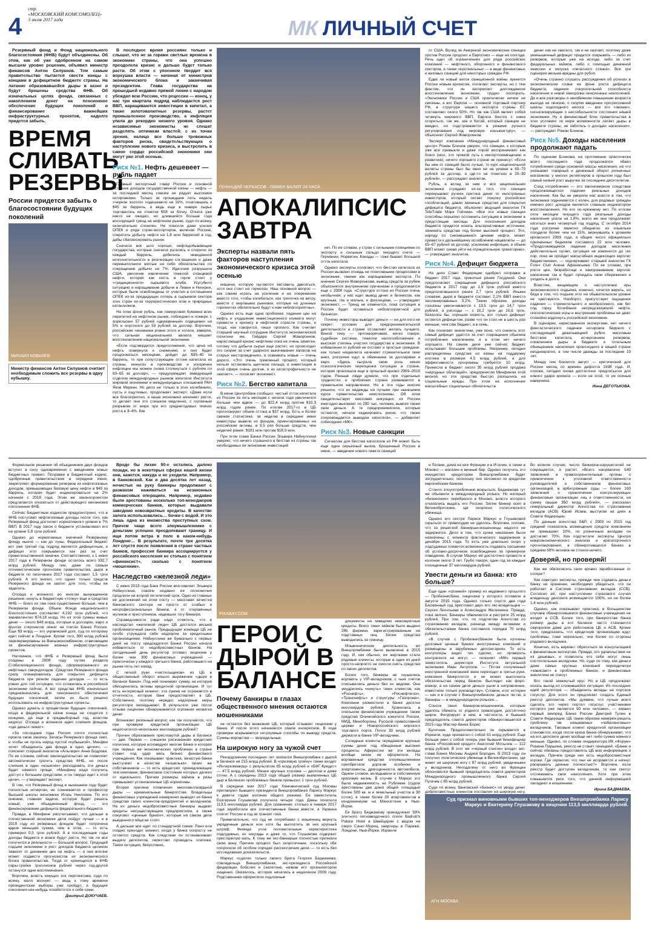4
стр.
«МОСКОВСКИЙ КОМСОМОЛЕЦ»
3 июля 2017 года
МК ЛИЧНЫЙ СЧЕТ
Резервный фонд и Фонд национального благосостояния (ФНБ) будут объединены. Об этом, как об уже одобренном на самом высшем уровне решении, объявил министр финансов Антон Силуанов. Тем самым правительство пытается свести концы с концами в дефицитном бюджете страны. На латание образовавшейся дыры в казне и будут брошены средства ФНБ. Об изначальных целях фонда, связанных с накоплением денег на пенсионное обеспечение будущих поколений и финансирование важнейших инфраструктурных проектов, надолго придется забыть.
ВРЕМЯ СЛИВАТЬ РЕЗЕРВЫ
России придется забыть о благосостоянии будущих поколений
МИХАИЛ КОВАЛЕВ
Министр финансов Антон Силуанов считает необходимым сложить все резервы в одну кубышку.
В последнее время россияне только и слышат, что не за горами светлые времена в экономике страны, что она успешно преодолела кризис и дальше будет только расти. Об этом с упоением твердит вся верхушка власти — начиная от министров экономического блока и заканчивая президентом. Глава государства на прошедшей недавно прямой линии с народом убеждал всю Россию, что рецессии — конец, у нас три квартала подряд наблюдается рост ВВП, наращиваются инвестиции в капитал, а также золотовалютные резервы, растет промышленное производство, а инфляция упала до рекордно низкого уровня. Однако независимые экономисты не спешат разделять оптимизм властей: с их точки зрения, налицо все больше тревожных факторов риска, свидетельствующих о наступлении нового кризиса, и выстрелить в самое сердце российской экономики они могут уже этой осенью.
Риск №1. Нефть дешевеет — рубль падает
Главный экспортный товар России и основной источник доходов государственной казны — нефть — за последний месяц совсем не радует высокими котировками. Только за прошедшие пять недель «черное золото» подешевело на 16%, откатившись к $45 за баррель, а ведь еще в январе сырье торговалось на отметке $58 за бочку. Отката уже никто не ожидал, но длившийся больше года восходящий тренд на нефтяном рынке, судя по всему, окончательно сломлен. Не помогли даже усилия ОПЕК и ряда стран-экспортеров, включая Россию, сократить добычу нефти на 1,8 млн баррелей в год, дабы сбалансировать рынок.
Сначала все шло хорошо: нефтедобывающие государства, которые сначала ругались и спорили за каждый баррель, добились невиданной исполнительности в реализации соглашения и даже перевыполнили взятые на себя обязательства по сокращению добычи на 7%. Идиллию разрушили США, увеличив извлечение тяжелой сланцевой нефти, которая как кость в горле стоит у «традиционного» сырьевого клуба. Усугубило ситуацию и наращивание добычи в Ливии и Нигерии, которые были освобождены от участия в соглашении ОПЕК из-за предыдущих потерь в сырьевом секторе этих стран из-за террористических атак и природных катаклизмов.
На этом фоне рубль, как лакмусовая бумажка всех перипетий на нефтяном рынке, побледнел и померк: с апрельских 57 рублей «деревянный» подешевел на 5% и опустился до 59 рублей за доллар. Впрочем, российские чиновники ровно этого и хотели, заверяя, что сильная национальная валюта мешает восстановлению национальной экономики.
«Если подтвердится предположение, что цена на нефть повернула к снижению, и оно будет продолжаться месяцами, дойдет до $35–40 за баррель, то при сопутствующем оттоке капитала из страны, минусах в производстве и ускорении инфляции мы можем снова столкнуться с рублем по 60–65 за доллар», — предупреждает заведующий отделом международных рынков капитала Института мировой экономики и международных отношений РАН Яков Миркин. Но дело не только в этих колебаниях, пусть и ощутимых, продолжает эксперт: «Даже если все благоприятно, и наша экономика начинает расти, то делает она это слишком медленно, с огромным разрывом от мира при его среднегодовых темпах роста в 3–4%. Как
ГЕННАДИЙ ЧЕРКАСОВ · ОБМЕН ВАЛЮТ 24 ЧАСА
АПОКАЛИПСИС ЗАВТРА
Эксперты назвали пять факторов наступления экономического кризиса этой осенью
машина, которую пытаются заставить двигаться, хотя она стоит на тормозах. Наш основной вопрос — как самим играть на усиление и на опережение вместо того, чтобы колебаться, как тряпочка на ветру, вместе с мировыми рынками, которые на длинных горизонтах обязательно будут к нам неблагоприятны».
Однако есть еще одна проблема: падение цен на нефть и ухудшение инвестиционного климата могут привести к кризису в нефтяной отрасли страны, и тогда, как говорится, пиши пропало. Как считает старший научный сотрудник Института экономической политики им. Гайдара Сергей Жаворонков, нарастающий кризис нефтянки пока не очень заметен, потому что добыча сырья еще растет, но происходит это скорее за счет ударного выкачивания запасов на старых месторождениях, а осваивать новые — очень дорого. «Это очень тревожный процесс, который нельзя остановить щелчком пальца, а инвестиции в этой сфере очень долгие, и их катастрофичности не хватает», — полагает экономист.
Риск №2. Бегство капитала
В июне Центробанк сообщил: чистый отток капитала из России за пять месяцев с начала года увеличился больше чем вдвое — до $22,4 млрд против $10,3 млрд годом ранее. По итогам 2017-го в ЦБ прогнозируют объем оттока в $37 млрд. Есть и более свежая статистика: за неделю в середине июня инвесторы вывели из фондов, ориентированных на российские активы, в 9,5 раз больше средств, чем неделей ранее: $181 млн против $18,9 млн.
При этом глава Банка России Эльвира Набиуллина уверяет, что ничего страшного в бегстве из страны так необходимых ее экономике инвестиций
нет. По ее словам, у стран с сильными позициями по экспорту и сильным сальдо текущего счета — Германии, Норвегии, Канады — тоже бывает большой отток капитала.
Однако эксперты полагают, что бегство капитала из России вызвано отнюдь не позитивными процессами в экономике, такими как наращивание экспорта. По мнению Сергея Жаворонкова, вывод средств за рубеж объясняется внутренними причинами и продолжается еще с 2008 года. «Структура оттока из России очень необычная: у нас идет вывод денег и бизнесом, как крупным, так и малым, и физлицами, — утверждает экономист. — Тренд не изменится, пока ситуация в России будет оставаться неблагоприятной для бизнеса».
Почему инвесторы выводят деньги — ни для кого не секрет: условия для предпринимательской деятельности в стране оставляют желать лучшего. Виной тому — противоречивая, мягко говоря, судебная система, тяжелое налогообложение и высокая степень участия государства в экономике. В избавлении от рублей не отстают и простые граждане: как только нацвалюта начинает стремительное пике вниз, россияне идут в обменники за долларами и евро. «Здесь сыграла свою роль некая психологическая переоценка ситуации в стране, которая произошла еще в прошлый кризис 2009–2010 годов. Раньше люди думали, что при отдельных трудностях и проблемах страна развивается в правильном направлении. Но в эти годы многие решили, что их надежды на лучшее при нынешнем курсе правительства неисполнимы. Об этом свидетельствует массовая миграция: из России ежегодно выезжает по 200 тыс. человек, вывозя также свои деньги. А те предприниматели, которые остаются, начали хеджировать риски, что также сопровождается выводом капитала», — добавляет собеседник «МК».
Риск №3. Новые санкции
Сигналом для бегства капиталов из РФ может быть еще один серьезный вызов, брошенный России в июне, — введение нового пакета санкций
от США. Вслед за Америкой экономические санкции против России продлил и Евросоюз — еще на полгода. Речь идет об ограничениях для ряда российских компаний — нефтяного, оборонного и финансового секторов, а также персональных — в виде финансовых и визовых санкций для некоторых граждан РФ.
Едва ли новый виток санкционной войны аукнется России новым кризисом, полагают эксперты, но с тем фактом, что он затормозит долгожданное восстановление экономики, трудно поспорить. «Экономики России и США практически ничем не связаны, а вот Европа — основной торговый партнер РФ, в структуре нашего экспорта страны ЕС составляют около 50%. Но так как США являет собой четверть мирового ВВП, Европа боится с ними ссориться, так же, как и Китай, который санкции не вводил, но подстраивается в режиме ручного регулирования под мировую конъюнктуру», — объясняет Сергей Жаворонков.
Эксперт компании «Международный финансовый центр» Роман Блинов уверен, что санкции, к которым уже все привыкли и даже порой воспринимают как благо (мол, это прямой путь к импортозамещению и развитию), ничего хорошего стране не принесут. «Если бы нам от санкций было лучше, то курс национальной валюты страны был бы явно не на уровне в 60–70 рублей за доллар, а где-то на отметках в 20–30 рублей», — рассуждает аналитик.
Рубль, а вслед за ним и вся национальная экономика страдают из-за того, что санкции перекрывают ручеек притока денег от иностранных инвесторов, который питает покупку российских гособлигаций, давая заемные средства для покрытия дефицита бюджета, объясняет ведущий аналитик ГК TeleTrade Марк Гойхман. «Все эти новые санкции способны серьезно осложнить ситуацию в экономике в предстоящие месяцы. Для пополнения доходов бюджета придется искать альтернативные источники, занимать средства под более высокий процент. Это, наряду со снизившимися ценами нефти, может привести к дальнейшему ослаблению нацвалюты — до 65–67 рублей за доллар, усилению инфляции, а объем ВВП может снова уйти на отрицательную траекторию», — утверждает аналитик.
Риск №4. Дефицит бюджета
На днях Совет Федерации одобрил поправки в бюджет 2017 года, принятые ранее Госдумой. Они предполагают сокращение дефицита российского бюджета в 2017 году до 1,9 трлн рублей вместо предполагавшихся ранее 2,7 трлн рублей. Иными словами, дыра в бюджете составит 2,1% ВВП вместо запланированных 3,2%. Таким образом, доходы госказны увеличиваются с 13,5 трлн до 14,7 трлн рублей, а расходы — с 16,2 трлн до 16,6 трлн. Казалось бы, хорошая новость, вот только дефицит остается дефицитом, разве что он стал не в шесть раз меньше, чем сам бюджет, а в семь.
Как полагают аналитики, уже ясно, что снизить этот самый дефицит удастся за счет сокращения объемов потребления населением, а в этом нет ничего хорошего. На самом деле уже сейчас бюджет испытывает большие проблемы. Например, сегодня распределены средства из казны на поддержку ипотеки в размере 4,5 млрд рублей, а для эффективности программы требуется 10 млрд. Принесла в бюджет около 35 млрд рублей продажа «народных облигаций», предпринятая Минфином этой весной, но эти средства быстро разошлись на социальные нужды. При этом на исполнение масштабных социальных обязательств
денег как не хватало, так и не хватает, поэтому даже уменьшенный дефицит придется покрывать — либо из резервов, которые уже на исходе, либо за счет федеральных займов, либо с помощью денежной эмиссии и запуска «печатного станка». Все три сценария весьма вредны для рубля.
«Очень странно слушать рассуждения об успехах в экономическом плане на фоне роста дефицита бюджета, падения покупательной способности населения и новой заморозки пенсионных накоплений. Да и все разговоры о неизбежном повышении возраста выхода на пенсию, о скором введении прогрессивной шкалы подоходного налога — все это «звонки», сигнализирующие о нестабильности состояния нашей экономики. Ну а финансовый блок правительства в этих условиях по мере возможности латает дыры в бюджете страны, не заботясь о доходах населения», — рассуждает Роман Блинов.
Риск №5. Доходы населения продолжают падать
По оценкам Блинова, на протяжении практически всего последнего года продолжался обвал потребления среди основной массы населения, на что указывает товарный и денежный оборот розничных магазинов: у многих ритейлеров в прошлом году был самый низкий рост выручки за последнее десятилетие.
Спад потребления — это закономерное следствие продолжающегося падения реальных доходов населения. Как бы ни уверяли нас власти в том, что экономика поднимается с колен, для рядовых граждан именно рост доходов является главным индикатором восстановления. Но его по-прежнему нет. По итогам пяти месяцев текущего года реальные доходы населения упали на 1,8%, всего же они продолжают катиться вниз четвертый год подряд. С октября 2014 года россияне заметно обеднели: их кошельки похудели более чем на 15%, вернувшись к уровням кризисного 2009 года, а общее число официально признанных бедняков составило 22 млн человек. «Продолжающееся падение доходов населения действительно пугает, ситуация не изменится до тех пор, пока не пройдет масштабная индексация зарплат бюджетникам», — подчеркивает старший аналитик ГК Forex Club Алена Афанасьева. По ее словам, при росте цен, безработице и замораживании зарплат население так и будет проедать свои сбережения и уходить в долги.
Властям, вещающим о наступлении эры экономического подъема, конечно, хочется верить, но беда в том, что подъем этот на обывательском уровне не чувствуется. Наоборот, присутствует ощущение падения — стремительного и необратимого, как бег под горку. Колебания непредсказуемой нефти, геополитические игры и внутренние проблемы не дают спокойно вздохнуть российской экономике.
В сценарии, нарисованном экспертами, нет ничего фантастического: падение котировок барреля с последующей девальвацией рубля, массовым бегством капитала, исчерпанием резервов, появлением дыры в бюджете и тотальным обнищанием населения происходило в нашей стране неоднократно, в том числе дважды за последние 10 лет.
Между тем близится август — критический для России месяц со времен дефолта 1998 года. И, похоже, сегодня снова достаточно предпосылок для нового удара кризиса — если не этой, то уж осенью наверняка.
Инна ДЕГОТЬКОВА.
Формальное решение об объединении двух фондов вступит в силу одновременно с введением новых бюджетных правил. Поправки в Бюджетный кодекс, одобренные правительством в середине июня, закрепляют формирование резервов из нефтегазовых доходов, превышающих базовую цену нефти в $40 за баррель, которая будет индексироваться на 2% начиная с 2018 года. Этим же законопроектом предлагается отказаться от действующего механизма пополнения ФНБ.
Сейчас Бюджетным кодексом предусмотрено, что в ФНБ поступают нефтегазовые доходы после того, как Резервный фонд достигнет нормативного уровня в 7% ВВП. В 2017 году закон о бюджете устанавливал его на уровне 5,8 трлн рублей.
Однако до нормативных значений Резервному фонду нынче — как до луны. Федеральный бюджет вот уже третий год подряд является дефицитным, и дефицит этот покрывается как раз за счет правительственной заначки. Соответственно, к 1 июня 2017 года в Резервном фонде осталось всего 932,7 млрд рублей. Между тем, даже по самым оптимистическим прогнозам правительства, дыра в бюджете по окончании 2017 года составит 1,5 трлн рублей. А это значит, что одних только средств Резервного фонда не хватит для того, чтобы ее заделать.
Отсюда и возникло во многом вынужденное решение: кинуть в бюджетную «топку» еще и средства ФНБ — благо их там пока существенно больше, чем в Резервном фонде. Объем Фонда национального благосостояния составляет 4,192 трлн рублей, что эквивалентно $74,18 млрд. Но из этой суммы живых денег — около $48 млрд, которые в долларах, евро и фунтах стерлингов лежат на счетах Банка России. Еще $3 млрд — это украинский долг, суд по которому идет сейчас в Лондоне. Кроме того, 300 млрд рублей зарезервированы за Внешэкономбанком, отвечающим за финансирование важных инфраструктурных проектов.
Напомним, что ФНБ и Резервный фонд были созданы в 2008 году путем раздела Стабилизационного фонда, сформированного из нефтяных сверхдоходов. Средства Резервного фонда сразу планировались для покрытия дефицита бюджета при резком падении доходов — то есть ровно для той ситуации, что сложилась в российской экономике сейчас. А вот средства ФНБ изначально предназначались для пенсионного обеспечения будущих поколений, затем их было решено использовать на инфраструктурные проекты.
Однако думать о процветании будущих поколений, когда в федеральной казне концы не сходятся с концами, да еще в предвыборный год, властям недосуг. Отсюда и возникла идея слияния фондов, «где деньги лежат».
«За последние годы Россия почти полностью проела свою заначку. Запасы Резервного фонда тают, и чтобы не пугать народ пустой «кубышкой», Минфин хочет объединить два фонда в одно целое», — поясняет старший аналитик «Альпари» Анна Бодрова. По ее словам, сейчас законодательство не позволяет автоматически тратить средства ФНБ, но после слияния в один «кошелек» расходовать эти деньги будет намного проще. «Минфину надо получить доступ к большим средствам, и он твердо идет к этой цели», — утверждает эксперт.
В том, что Резервный фонд в нынешнем году будет полностью исчерпан, не сомневается и профессор Высшей школы экономики Игорь Николаев. По его мнению, главная задача, которую будет решать новый, уже объединенный фонд, — это финансирование дефицита федерального бюджета.
Правда, в Минфине рассчитывают, что дальше в отечественной экономике дела пойдут лучше — и в 2018 году из резервных фондов будет потрачена вдвое меньшая сумма, чем в этом, — то есть примерно 0,5 трлн рублей. А в последующие годы доходы бюджета и вовсе будут расти. Но так ли все получится в реальности — большой вопрос. Грядущий подъем экономики и рост доходов бюджета целиком зависят от динамики цен на нефть — а она вполне может подвести прогнозистов из экономического блока правительства. Тогда от хранящихся в ФНБ пары-тройки триллионов рублей через год-другой останутся одни воспоминания.
Впрочем, власть имущих эта перспектива, судя по всему, мало волнует — ведь к тому времени президентские выборы уже пройдут, а будущие поколения как-нибудь позаботятся о себе сами.
Дмитрий ДОКУЧАЕВ.
Вроде бы лихие 90-е остались далеко позади, но в некоторых сферах нашей жизни они, кажется, никуда и не уходили. Например, в банковской. Как и два десятка лет назад, нечистые на руку банкиры продолжают с размахом наживаться на незаконных финансовых операциях. Например, недавно были арестованы несколько топ-менеджеров коммерческих банков, которые выдавали заведомо невозвратные кредиты. В качестве залога использовались… бочки с водой. И это лишь одна из множества преступных схем. Причем чаще всего злоумышленники с деньгами успешно преодолевают границу. И ищи потом ветра в поле в каком-нибудь Лондоне… В результате, почти три десятка лет спустя после появления в стране частных банков, профессия банкира ассоциируется у российского населения не столько с понятием «финансист», сколько с понятием «мошенник».
Наследство «железной леди»
С июня 2013 года Банк России возглавляет Эльвира Набиуллина, совсем недавно ее полномочия продлили на второй пятилетний срок. Одно из главных ее достижений на этом посту — массовая зачистка банковского сектора не просто от слабых и непрофессиональных банков, а от откровенных жуликов и преступников, надевших тогу банкира.
Справедливости ради надо отметить, что в наследство «железной леди» ЦБ достался весьма проблематичный рынок. Предыдущая команда ЦБ не особо утруждала себя надзором за кредитными организациями. Набиуллина же буквально с первых дней на посту председателя Банка России начала избавляться от недобросовестных банков. На сегодняшний день регулятор отозвал лицензии у более чем 300 финансовых учреждений — практически у каждого третьего банка, работавшего на рынке пять лет назад.
С легкой руки «чистильщиков» из ЦБ в общественный оборот вошло выражение «дыра в балансе банка». Под ней понимают сумму, на которую обесценились активы кредитной организации. И тут есть интересный момент: эта сумма не отражается в отчетности, которую банк предоставляет в ЦБ. Собственно, поэтому нередко надзорные меры регулятора запаздывают. В результате уже после отзыва лицензии обнаруживается огромная нехватка денег.
Возникает резонный вопрос: как так получается, что при проверке кредитной организации ЦБ недосчитался нескольких миллиардов рублей?
Причин образования пресловутой дыры в балансе — две. Первая — слишком рискованная кредитная политика, которую исповедуют многие банки и которая при первых же экономических проблемах в стране ставит под удар весь бизнес финансового учреждения. Как показывает практика, зачастую банки выступают в качестве «кошелька» своих же собственников — то есть кредитуют принадлежащие тем компании, финансовое состояние которых далеко от идеального. Причем размеры займов в разы превышают установленные ЦБ нормативы.
Вторая причина появления многомиллиардной дыры — криминальные банкротства. Владельцы финансовых учреждений намеренно выводят из банка средства своих клиентов-предприятий и вкладчиков. На их деньги недобросовестные банкиры выдают кредиты несуществующим предприятиям, а также покупают «ценные бумаги», которые на самом деле выеденного яйца не стоят.
А дальше все идет по стандартной схеме. Рано или поздно приходит момент, когда у банка попросту не остается средств. Как следствие он останавливает выдачу депозитов, перестает проводить платежи. Такая ситуация, безусловно,
PIXABAY.COM
ГЕРОИ С ДЫРОЙ В БАЛАНСЕ
Почему банкиры в глазах общественного мнения остаются мошенниками
не остается без внимания ЦБ, который отзывает лицензию у банка. И после этого начинается самое интересное. В ходе проверки вскрываются хитроумные способы по выводу средств. Суммы воровства — запредельные.
На широкую ногу за чужой счет
Рекордсменом последних лет оказался Внешпромбанк с дырой в балансе на 215 млрд рублей. В «призовую тройку» также входят «Интеркоммерц» с результатом 65 млрд рублей и «БФГ-Кредит» — 47,5 млрд рублей. Менее крупных случаев — десятки и даже сотни. А с середины 2013 года общий размер выявленных ЦБ дыр в балансах проблемных банков превысил 1 трлн рублей.
В середине мая 2017 года Хамовнический суд Москвы приговорил бывшего президента Внешпромбанка Ларису Маркус к девяти годам колонии общего режима. Ее заместитель Екатерина Глушакова получила четыре года. Дамы похитили 113,5 миллиарда рублей. Для сравнения: столько в январе 2017 года заработали все отечественные банки вместе, а Украина платит России в год за транзит газа.
Примечательно, что суд не потребовал с мошенниц вернуть украденные деньги или хотя бы выплатить за них крупный штраф. Фемида учла положительные характеристики подсудимых, их награды и даже то, что Глушакова содержит престарелую мать. К тому же экс-банкирши полностью признали свою вину. Причем процесс был скоротечным, поскольку обе попросили об особом порядке рассмотрения дела — то есть без исследования доказательств.
Маркус «сдала» только своего брата Георгия Беджамова, совладельца Внешпромбанка, экс-президента Российской федерации бобслея и скелетона, назвав его организатором хищения. Оказалось, история началась в недалеком 2009 году. Родственники оформляли подложные
документы на заведомо невозвратные кредиты. Всего таких займов было выдано 286 фирмам, зарегистрированным на подставных лиц. Затем средства выводились за границу.
Мошенническая деятельность во Внешпромбанке была выявлена в 2015 году. И, как обычно, ее жертвами стали рядовые клиенты, которые в один из дней просто-напросто не смогли снять средства со своих депозитов.
Более того, банкиры не гнушались воровать у VIP-вкладчиков, с чьих счетов списывались деньги без их ведома. Они умудрились «кинуть» таких клиентов, как «Роснефть», «Роснефтегаз», «Транснефть» и структуры «Газпрома». Компании разместили в банке десятки миллиардов рублей. Хранились в опальном финансовом учреждении также средства Олимпийского комитета России, МИД, Минобороны, Русской православной церкви и Новороссийского морского торгового порта. Почти 30 млрд рублей держали в банке VIP-вкладчики.
Солидные клиенты передавали крупные суммы денег под обещанные высокие проценты. Аферистки же эти вклады вообще никак не оформляли. На ворованные средства злоумышленники приобретали дорогие особняки и апартаменты, драгоценности, автомобили. Одним словом, вкладывали в собственную красивую жизнь. В случае с Маркус это была недвижимость на Рублевке (судом арестованы два дома общей площадью более 500 кв. м и земельный участок в 30 соток), а также более 20 апартаментов в кондоминиуме на Манхэттене в Нью-Йорке.
Ее брату Беджамову принадлежат 33% элитного пятизвездочного отеля Badrutt's Palace Hotel в Швейцарии с видом на озеро Санкт-Мориц, квартиры в Париже, Лондоне, Нью-Йорке, Израиле
и Латвии, дома на юге Франции и в Италии, а также в Монако — магазин и винный бар. Однако получить это имущество кредиторам Внешпромбанка будет затруднительно, поскольку оно заложено по кредитам европейским банкам.
Стоило злоупотреблению вскрыться, Беджамова тут же объявили в международный розыск. Но матерый «бизнесмен» перебрался в Монако, власти которого отказались выдать его России. Затем банкир осел в Великобритании, где попросил политического убежища.
Однако его сестре Ларисе Маркус и Глушаковой скрыться от правосудия не удалось. Впрочем, похоже, что за решеткой банкирши-мошенницы надолго не задержатся. Дело в том, что сроки наказания были назначены с момента фактического задержания в декабре 2015 года. То есть уже довольно скоро у подсудимых появится возможность подавать прошение об условно-досрочном освобождении за примерное поведение. В случае Маркус ей достаточно провести в колонии около 3 лет. Грубо говоря, один год за каждые похищенные 37 миллиардов рублей.
Увести деньги из банка: кто больше?
Еще один «громкий» пример из недавнего прошлого — Пробизнесбанк, лицензию у которого отозвали в августе 2015 года. Однако только спустя два года Басманный суд арестовал двух его экс-владельцев — Сергея Леонтьева и Александра Железняка. Правда, пока заочно. Банкиры обвиняются в растрате 25 млрд рублей. При том, что, по подсчетам Агентства по страхованию вкладов, разница между активами и обязательствами банка составила порядка 70 млрд рублей.
«В случае с Пробизнесбанком были куплены долговые ценные бумаги иностранных компаний и размещены в зарубежных депозитариях. То есть контролеры видят тип сделки, но проверить контрагента не могут, — поясняет «МК» первый заместитель директора Института актуальной экономики Иван Антропов. — Потом полученный иностранной компанией заем переходит в третьи руки, компания банкротится и не может выполнить обязательства перед банком. Выглядит как форс-мажор, а на самом деле деньги ушли в направлении, известном только руководству». Словом, итог истории — как и в случае с Внешпромбанком: деньги тю-тю, а банкиры — в международном розыске…
Список таких банкиров-мошенников, которым удалось сбежать от родного правосудия, достаточно широк. Фигурирует в нем, в частности, и бывший председатель совета директоров обанкротившегося в 2015 году Мастер-банка Борис
Булочник. Предположительно он скрывается в Израиле, куда прихватил с собой 61 млрд рублей. Еще больше увел с собой теперь уже бывший бенефициар банка «Российский кредит» Анатолий Мотылев — 112 млрд рублей. В этот же «черный список» входит экс-глава Банка Москвы Андрей Бородин. В 2013 году он получил политическое убежище в Великобритании, где живет на широкую ногу с 87 млрд рублей, уведенными у вкладчиков. Неподалеку от него во Франции обосновался бывший председатель совета директоров Международного промышленного банка Сергей Пугачев с 85 млрд рублей.
Судя по всему, банковский «бизнес» по уводу денег добросовестных клиентов поставлен на широкую ногу. Во всяком случае, число банкиров-нарушителей не сокращается, а растет. «Всего направлено 640 заявлений в правоохранительные органы о привлечении к уголовной ответственности руководителей и собственников финансовых организаций, в арбитражные суды — более 160 заявлений о привлечении контролирующих финансовые организации лиц к ответственности, на сумму свыше 350 млрд рублей», — рассказал генеральный директор Агентства по страхованию вкладов (АСВ) Юрий Исаев, выступая на днях в Совете Федерации.
По данным агентства S&P, с 2009 по 2015 год средний показатель возмещения средств компаниям не превышает 10%, по розничным вкладам он достигает 70%. Как подсчитали эксперты Центра макроэкономического анализа и краткосрочного прогнозирования, в обанкротившихся банках в среднем 60% активов не стоили ничего.
Доверяй, но проверяй!
Как же обезопасить свои кровно заработанные от потери?
Как советуют эксперты, прежде чем отдавать деньги банку на хранение, необходимо убедиться, что он работает в Системе страхования вкладов (ССВ). Согласно ей, при наступлении страхового случая владельцу депозита возмещается 100%, но не более 1,4 млн рублей.
Однако, как показывает практика, в большинстве случаев обанкротившиеся финансовые учреждения не входят в ССВ. Более того, при банкротстве банка размер дыры в его балансе часто становится сюрпризом даже для работников ЦБ и АСВ. Кроме того, предсказать, что кредитную организацию ждут проблемы, тоже нереально, тем более со стороны рядового вкладчика.
Конечно, есть вариант обратиться за консультацией к финансовым экспертам. Правда, это удовольствие не из дешевых, и позволить его себе могут лишь состоятельные вкладчики. Но, судя по тому, как деньги даже самых крупных компаний периодически «зависают» в проблемных банках, и финансовые аналитики не спасут.
Вот такой замкнутый круг. Но в ЦБ продолжают искать выход из сложившейся ситуации. Из последних идей регулятора — объединить вклады на портале госуслуг. Для этого он предлагает создать Единый реестр депозитов. «Мы думаем, что лучше всего сделать это через портал госуслуг, участниками которого уже являются 90 млн человек», — заявил первый зампред Банка России Дмитрий Тулин в Совете Федерации. ЦБ таким образом намерен решить проблему так называемых «забалансовых» вкладчиков. Таковым клиент кредитной организации становится, когда после краха банка обнаруживает, что на его депозите денег вообще нет либо сумма намного меньше. Однако, по словам гендиректора ИК «Форум» Романа Паршина, реестр не станет панацеей: «Банки и сейчас обязаны предоставлять ЦБ всю информацию о вкладах. Причем среди них есть недобросовестные игроки. Где гарантия, что они не исправятся и начнут раскрывать данные полностью?» Впрочем, если реестр будет доступен вкладчикам, то они смогут отслеживать свои накопления. Хотя при этом повышается риск того, что данной информацией овладеют и мошенники.
Ирина БАДМАЕВА.
Суд признал виновными бывших топ-менеджеров Внешпромбанка Ларису Маркус и Екатерину Глушакову в хищении 113,5 миллиарда рублей.
АГН МОСКВА